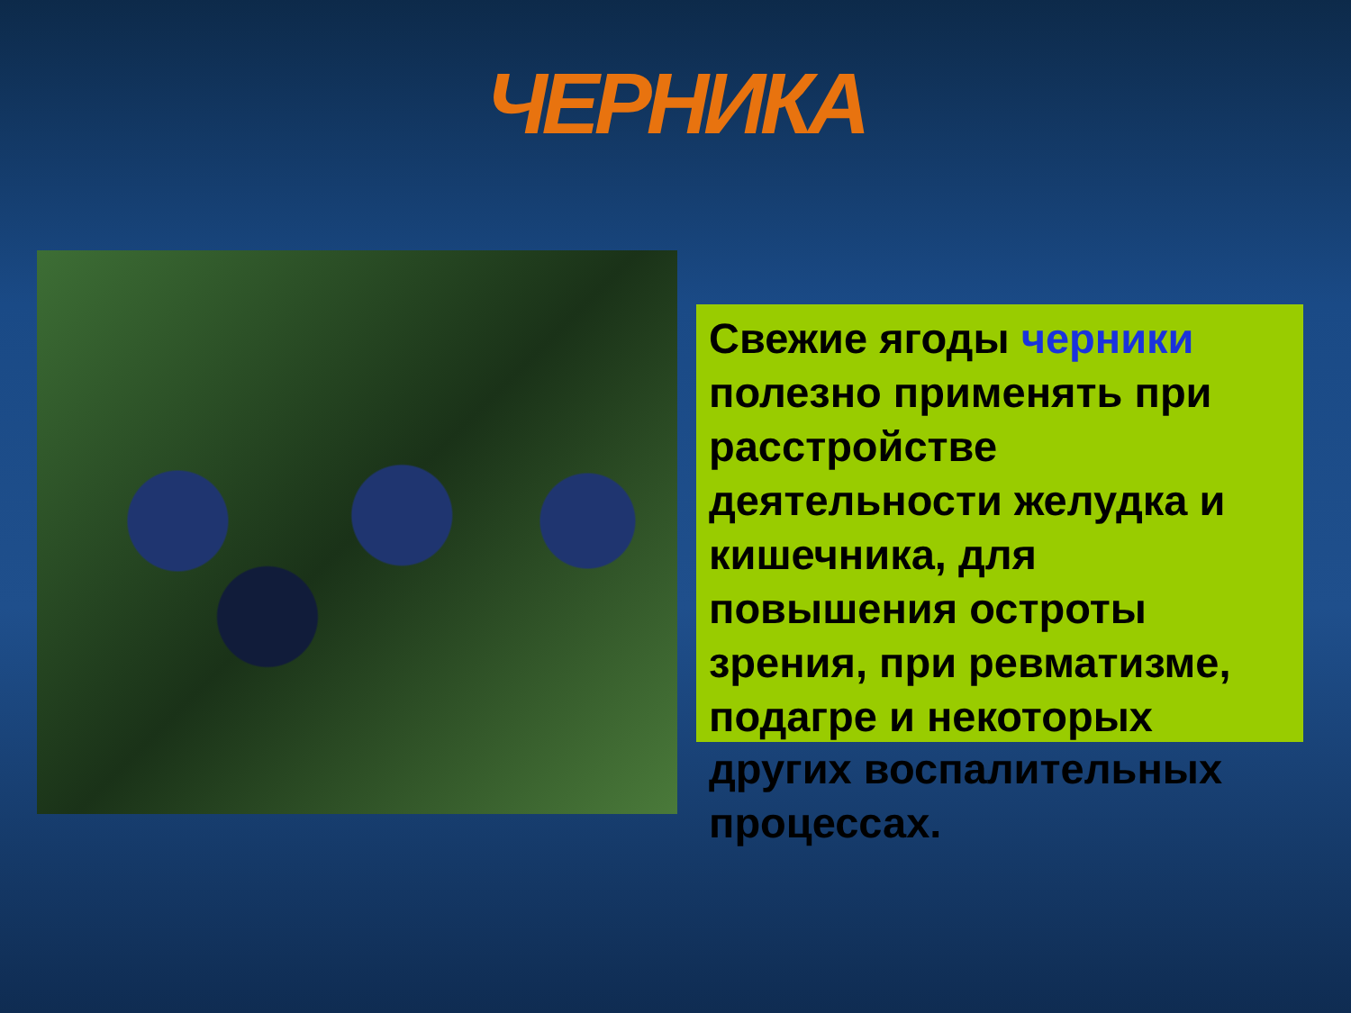ЧЕРНИКА
Свежие ягоды черники полезно применять при расстройстве деятельности желудка и кишечника, для повышения остроты зрения, при ревматизме, подагре и некоторых
других воспалительных процессах.